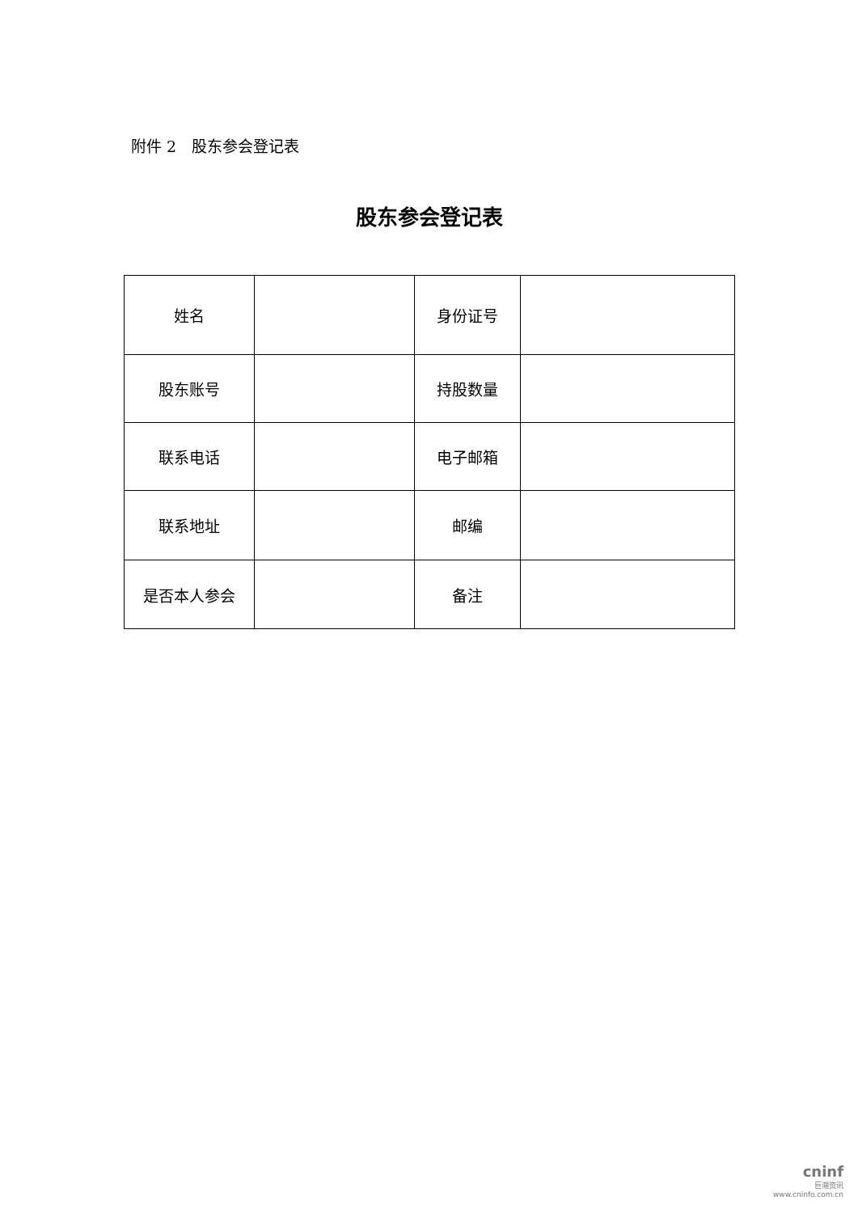附件 2　股东参会登记表
股东参会登记表
| 姓名 | | 身份证号 | |
| 股东账号 | | 持股数量 | |
| 联系电话 | | 电子邮箱 | |
| 联系地址 | | 邮编 | |
| 是否本人参会 | | 备注 | |
cninf
巨潮资讯
www.cninfo.com.cn